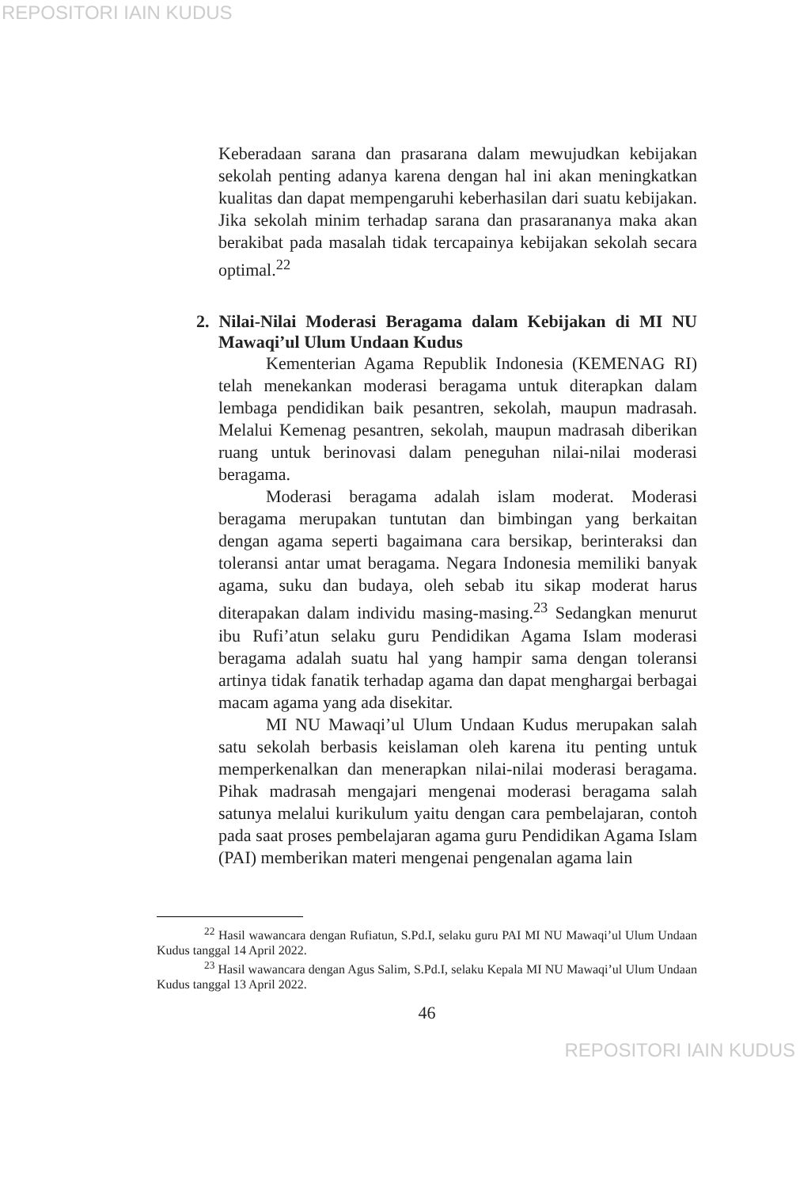REPOSITORI IAIN KUDUS
Keberadaan sarana dan prasarana dalam mewujudkan kebijakan sekolah penting adanya karena dengan hal ini akan meningkatkan kualitas dan dapat mempengaruhi keberhasilan dari suatu kebijakan. Jika sekolah minim terhadap sarana dan prasarananya maka akan berakibat pada masalah tidak tercapainya kebijakan sekolah secara optimal.<sup>22</sup>
2. Nilai-Nilai Moderasi Beragama dalam Kebijakan di MI NU Mawaqi’ul Ulum Undaan Kudus
Kementerian Agama Republik Indonesia (KEMENAG RI) telah menekankan moderasi beragama untuk diterapkan dalam lembaga pendidikan baik pesantren, sekolah, maupun madrasah. Melalui Kemenag pesantren, sekolah, maupun madrasah diberikan ruang untuk berinovasi dalam peneguhan nilai-nilai moderasi beragama.
Moderasi beragama adalah islam moderat. Moderasi beragama merupakan tuntutan dan bimbingan yang berkaitan dengan agama seperti bagaimana cara bersikap, berinteraksi dan toleransi antar umat beragama. Negara Indonesia memiliki banyak agama, suku dan budaya, oleh sebab itu sikap moderat harus diterapakan dalam individu masing-masing.<sup>23</sup> Sedangkan menurut ibu Rufi’atun selaku guru Pendidikan Agama Islam moderasi beragama adalah suatu hal yang hampir sama dengan toleransi artinya tidak fanatik terhadap agama dan dapat menghargai berbagai macam agama yang ada disekitar.
MI NU Mawaqi’ul Ulum Undaan Kudus merupakan salah satu sekolah berbasis keislaman oleh karena itu penting untuk memperkenalkan dan menerapkan nilai-nilai moderasi beragama. Pihak madrasah mengajari mengenai moderasi beragama salah satunya melalui kurikulum yaitu dengan cara pembelajaran, contoh pada saat proses pembelajaran agama guru Pendidikan Agama Islam (PAI) memberikan materi mengenai pengenalan agama lain
<sup>22</sup> Hasil wawancara dengan Rufiatun, S.Pd.I, selaku guru PAI MI NU Mawaqi’ul Ulum Undaan Kudus tanggal 14 April 2022.
<sup>23</sup> Hasil wawancara dengan Agus Salim, S.Pd.I, selaku Kepala MI NU Mawaqi’ul Ulum Undaan Kudus tanggal 13 April 2022.
46
REPOSITORI IAIN KUDUS